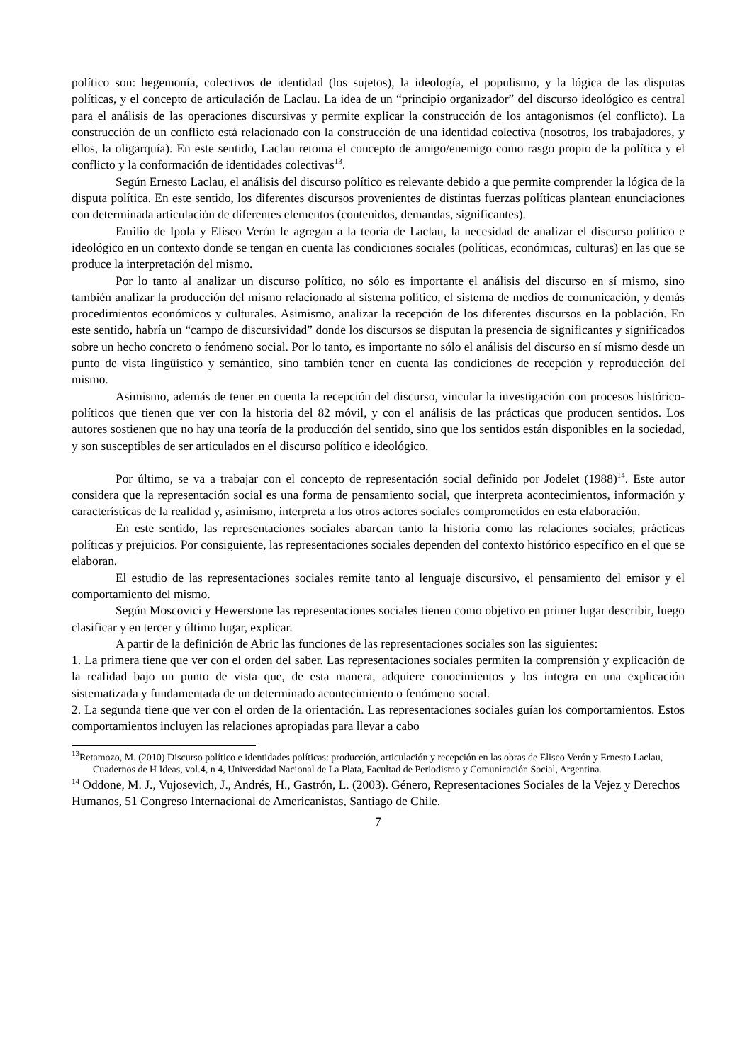político son: hegemonía, colectivos de identidad (los sujetos), la ideología, el populismo, y la lógica de las disputas políticas, y el concepto de articulación de Laclau. La idea de un “principio organizador” del discurso ideológico es central para el análisis de las operaciones discursivas y permite explicar la construcción de los antagonismos (el conflicto). La construcción de un conflicto está relacionado con la construcción de una identidad colectiva (nosotros, los trabajadores, y ellos, la oligarquía). En este sentido, Laclau retoma el concepto de amigo/enemigo como rasgo propio de la política y el conflicto y la conformación de identidades colectivas<sup>13</sup>.
Según Ernesto Laclau, el análisis del discurso político es relevante debido a que permite comprender la lógica de la disputa política. En este sentido, los diferentes discursos provenientes de distintas fuerzas políticas plantean enunciaciones con determinada articulación de diferentes elementos (contenidos, demandas, significantes).
Emilio de Ipola y Eliseo Verón le agregan a la teoría de Laclau, la necesidad de analizar el discurso político e ideológico en un contexto donde se tengan en cuenta las condiciones sociales (políticas, económicas, culturas) en las que se produce la interpretación del mismo.
Por lo tanto al analizar un discurso político, no sólo es importante el análisis del discurso en sí mismo, sino también analizar la producción del mismo relacionado al sistema político, el sistema de medios de comunicación, y demás procedimientos económicos y culturales. Asimismo, analizar la recepción de los diferentes discursos en la población. En este sentido, habría un “campo de discursividad” donde los discursos se disputan la presencia de significantes y significados sobre un hecho concreto o fenómeno social. Por lo tanto, es importante no sólo el análisis del discurso en sí mismo desde un punto de vista lingüístico y semántico, sino también tener en cuenta las condiciones de recepción y reproducción del mismo.
Asimismo, además de tener en cuenta la recepción del discurso, vincular la investigación con procesos histórico-políticos que tienen que ver con la historia del 82 móvil, y con el análisis de las prácticas que producen sentidos. Los autores sostienen que no hay una teoría de la producción del sentido, sino que los sentidos están disponibles en la sociedad, y son susceptibles de ser articulados en el discurso político e ideológico.
Por último, se va a trabajar con el concepto de representación social definido por Jodelet (1988)<sup>14</sup>. Este autor considera que la representación social es una forma de pensamiento social, que interpreta acontecimientos, información y características de la realidad y, asimismo, interpreta a los otros actores sociales comprometidos en esta elaboración.
En este sentido, las representaciones sociales abarcan tanto la historia como las relaciones sociales, prácticas políticas y prejuicios. Por consiguiente, las representaciones sociales dependen del contexto histórico específico en el que se elaboran.
El estudio de las representaciones sociales remite tanto al lenguaje discursivo, el pensamiento del emisor y el comportamiento del mismo.
Según Moscovici y Hewerstone las representaciones sociales tienen como objetivo en primer lugar describir, luego clasificar y en tercer y último lugar, explicar.
A partir de la definición de Abric las funciones de las representaciones sociales son las siguientes:
1. La primera tiene que ver con el orden del saber. Las representaciones sociales permiten la comprensión y explicación de la realidad bajo un punto de vista que, de esta manera, adquiere conocimientos y los integra en una explicación sistematizada y fundamentada de un determinado acontecimiento o fenómeno social.
2. La segunda tiene que ver con el orden de la orientación. Las representaciones sociales guían los comportamientos. Estos comportamientos incluyen las relaciones apropiadas para llevar a cabo
<sup>13</sup> Retamozo, M. (2010) Discurso político e identidades políticas: producción, articulación y recepción en las obras de Eliseo Verón y Ernesto Laclau, Cuadernos de H Ideas, vol.4, n 4, Universidad Nacional de La Plata, Facultad de Periodismo y Comunicación Social, Argentina.
<sup>14</sup> Oddone, M. J., Vujosevich, J., Andrés, H., Gastrón, L. (2003). Género, Representaciones Sociales de la Vejez y Derechos Humanos, 51 Congreso Internacional de Americanistas, Santiago de Chile.
7